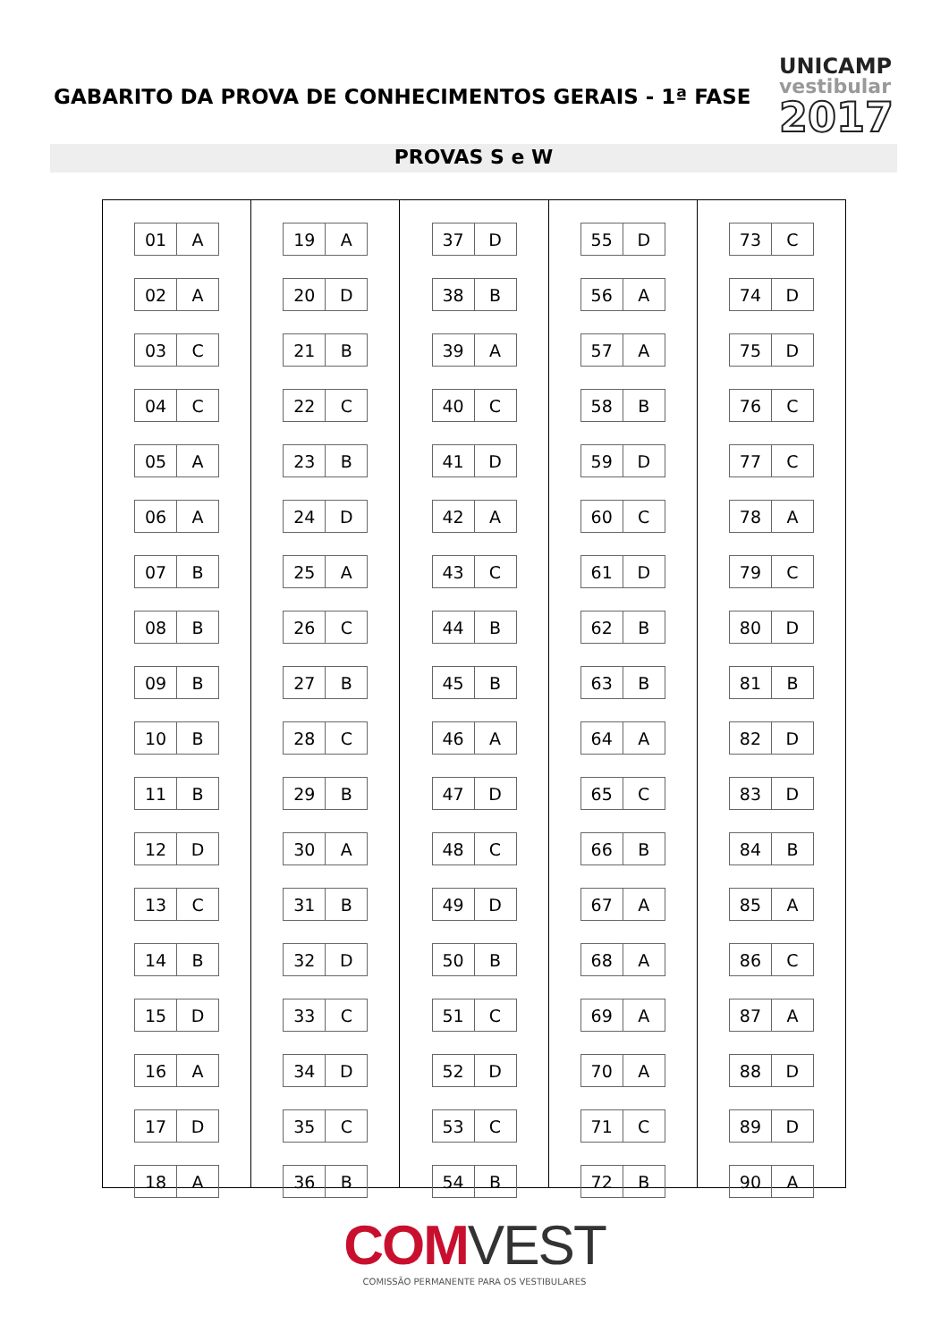GABARITO DA PROVA DE CONHECIMENTOS GERAIS - 1ª FASE
UNICAMP
vestibular
2017
PROVAS S e W
| 01 | A |
| 02 | A |
| 03 | C |
| 04 | C |
| 05 | A |
| 06 | A |
| 07 | B |
| 08 | B |
| 09 | B |
| 10 | B |
| 11 | B |
| 12 | D |
| 13 | C |
| 14 | B |
| 15 | D |
| 16 | A |
| 17 | D |
| 18 | A |
| 19 | A |
| 20 | D |
| 21 | B |
| 22 | C |
| 23 | B |
| 24 | D |
| 25 | A |
| 26 | C |
| 27 | B |
| 28 | C |
| 29 | B |
| 30 | A |
| 31 | B |
| 32 | D |
| 33 | C |
| 34 | D |
| 35 | C |
| 36 | B |
| 37 | D |
| 38 | B |
| 39 | A |
| 40 | C |
| 41 | D |
| 42 | A |
| 43 | C |
| 44 | B |
| 45 | B |
| 46 | A |
| 47 | D |
| 48 | C |
| 49 | D |
| 50 | B |
| 51 | C |
| 52 | D |
| 53 | C |
| 54 | B |
| 55 | D |
| 56 | A |
| 57 | A |
| 58 | B |
| 59 | D |
| 60 | C |
| 61 | D |
| 62 | B |
| 63 | B |
| 64 | A |
| 65 | C |
| 66 | B |
| 67 | A |
| 68 | A |
| 69 | A |
| 70 | A |
| 71 | C |
| 72 | B |
| 73 | C |
| 74 | D |
| 75 | D |
| 76 | C |
| 77 | C |
| 78 | A |
| 79 | C |
| 80 | D |
| 81 | B |
| 82 | D |
| 83 | D |
| 84 | B |
| 85 | A |
| 86 | C |
| 87 | A |
| 88 | D |
| 89 | D |
| 90 | A |
COMVEST
COMISSÃO PERMANENTE PARA OS VESTIBULARES